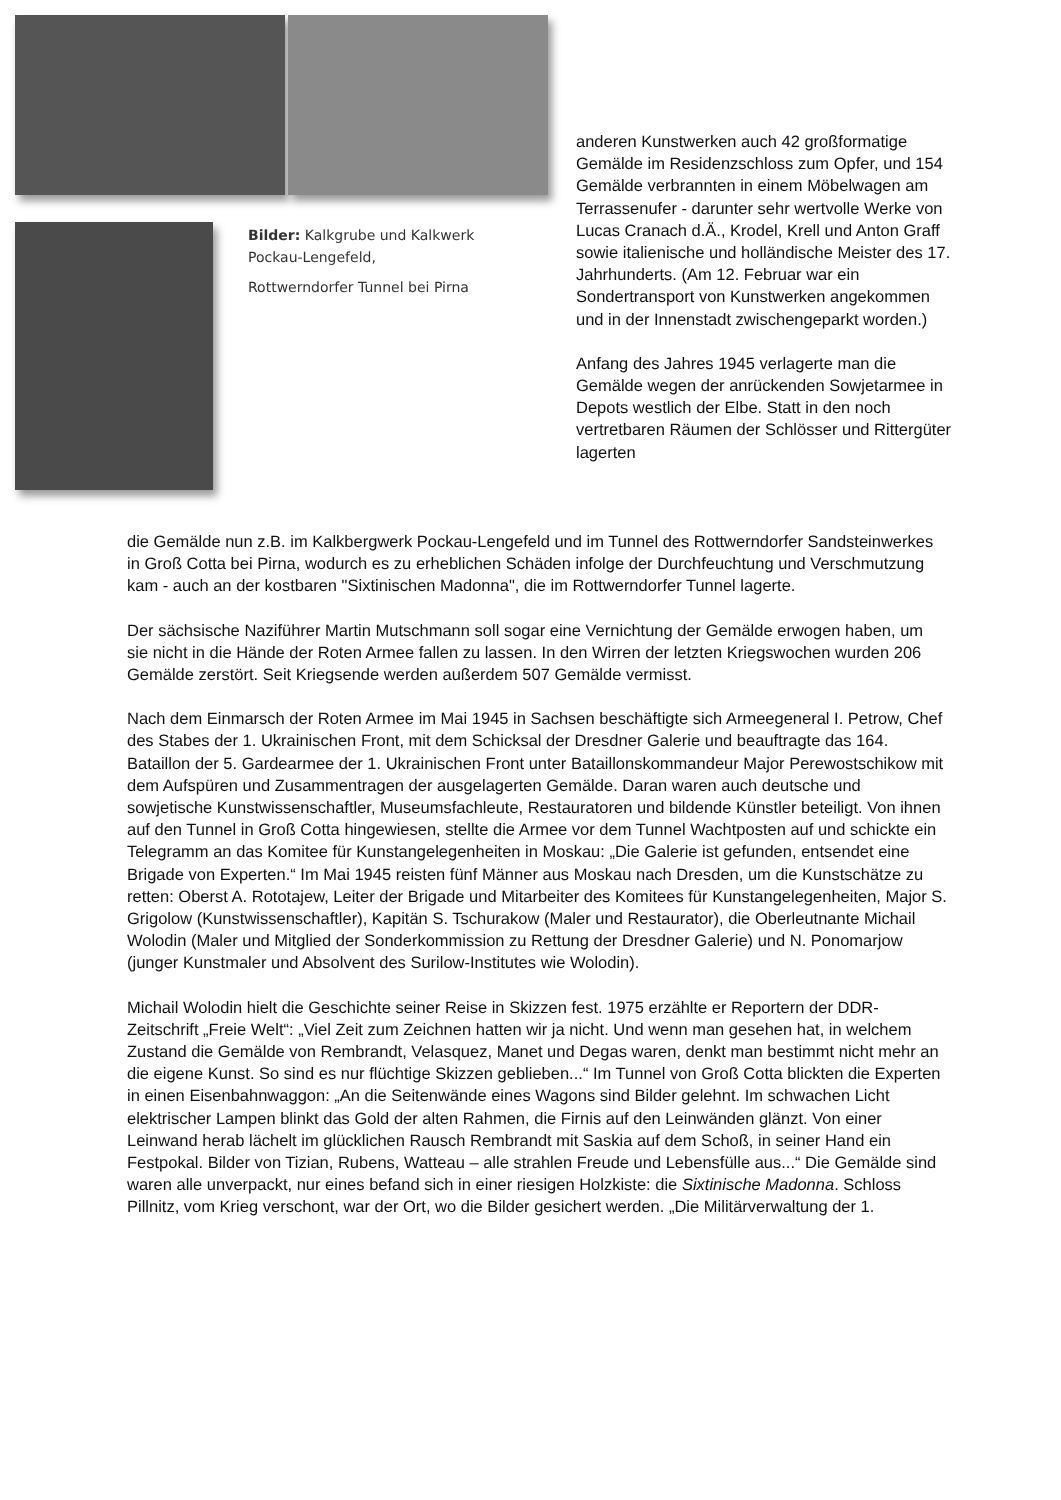Bilder: Kalkgrube und Kalkwerk
Pockau-Lengefeld,
Rottwerndorfer Tunnel bei Pirna
anderen Kunstwerken auch 42 großformatige Gemälde im Residenzschloss zum Opfer, und 154 Gemälde verbrannten in einem Möbelwagen am Terrassenufer - darunter sehr wertvolle Werke von Lucas Cranach d.Ä., Krodel, Krell und Anton Graff sowie italienische und holländische Meister des 17. Jahrhunderts. (Am 12. Februar war ein Sondertransport von Kunstwerken angekommen und in der Innenstadt zwischengeparkt worden.)
Anfang des Jahres 1945 verlagerte man die Gemälde wegen der anrückenden Sowjetarmee in Depots westlich der Elbe. Statt in den noch vertretbaren Räumen der Schlösser und Rittergüter lagerten
die Gemälde nun z.B. im Kalkbergwerk Pockau-Lengefeld und im Tunnel des Rottwerndorfer Sandsteinwerkes in Groß Cotta bei Pirna, wodurch es zu erheblichen Schäden infolge der Durchfeuchtung und Verschmutzung kam - auch an der kostbaren "Sixtinischen Madonna", die im Rottwerndorfer Tunnel lagerte.
Der sächsische Naziführer Martin Mutschmann soll sogar eine Vernichtung der Gemälde erwogen haben, um sie nicht in die Hände der Roten Armee fallen zu lassen. In den Wirren der letzten Kriegswochen wurden 206 Gemälde zerstört. Seit Kriegsende werden außerdem 507 Gemälde vermisst.
Nach dem Einmarsch der Roten Armee im Mai 1945 in Sachsen beschäftigte sich Armeegeneral I. Petrow, Chef des Stabes der 1. Ukrainischen Front, mit dem Schicksal der Dresdner Galerie und beauftragte das 164. Bataillon der 5. Gardearmee der 1. Ukrainischen Front unter Bataillonskommandeur Major Perewostschikow mit dem Aufspüren und Zusammentragen der ausgelagerten Gemälde. Daran waren auch deutsche und sowjetische Kunstwissenschaftler, Museumsfachleute, Restauratoren und bildende Künstler beteiligt. Von ihnen auf den Tunnel in Groß Cotta hingewiesen, stellte die Armee vor dem Tunnel Wachtposten auf und schickte ein Telegramm an das Komitee für Kunstangelegenheiten in Moskau: „Die Galerie ist gefunden, entsendet eine Brigade von Experten.“ Im Mai 1945 reisten fünf Männer aus Moskau nach Dresden, um die Kunstschätze zu retten: Oberst A. Rototajew, Leiter der Brigade und Mitarbeiter des Komitees für Kunstangelegenheiten, Major S. Grigolow (Kunstwissenschaftler), Kapitän S. Tschurakow (Maler und Restaurator), die Oberleutnante Michail Wolodin (Maler und Mitglied der Sonderkommission zu Rettung der Dresdner Galerie) und N. Ponomarjow (junger Kunstmaler und Absolvent des Surilow-Institutes wie Wolodin).
Michail Wolodin hielt die Geschichte seiner Reise in Skizzen fest. 1975 erzählte er Reportern der DDR-Zeitschrift „Freie Welt“: „Viel Zeit zum Zeichnen hatten wir ja nicht. Und wenn man gesehen hat, in welchem Zustand die Gemälde von Rembrandt, Velasquez, Manet und Degas waren, denkt man bestimmt nicht mehr an die eigene Kunst. So sind es nur flüchtige Skizzen geblieben...“ Im Tunnel von Groß Cotta blickten die Experten in einen Eisenbahnwaggon: „An die Seitenwände eines Wagons sind Bilder gelehnt. Im schwachen Licht elektrischer Lampen blinkt das Gold der alten Rahmen, die Firnis auf den Leinwänden glänzt. Von einer Leinwand herab lächelt im glücklichen Rausch Rembrandt mit Saskia auf dem Schoß, in seiner Hand ein Festpokal. Bilder von Tizian, Rubens, Watteau – alle strahlen Freude und Lebensfülle aus...“ Die Gemälde sind waren alle unverpackt, nur eines befand sich in einer riesigen Holzkiste: die Sixtinische Madonna. Schloss Pillnitz, vom Krieg verschont, war der Ort, wo die Bilder gesichert werden. „Die Militärverwaltung der 1.